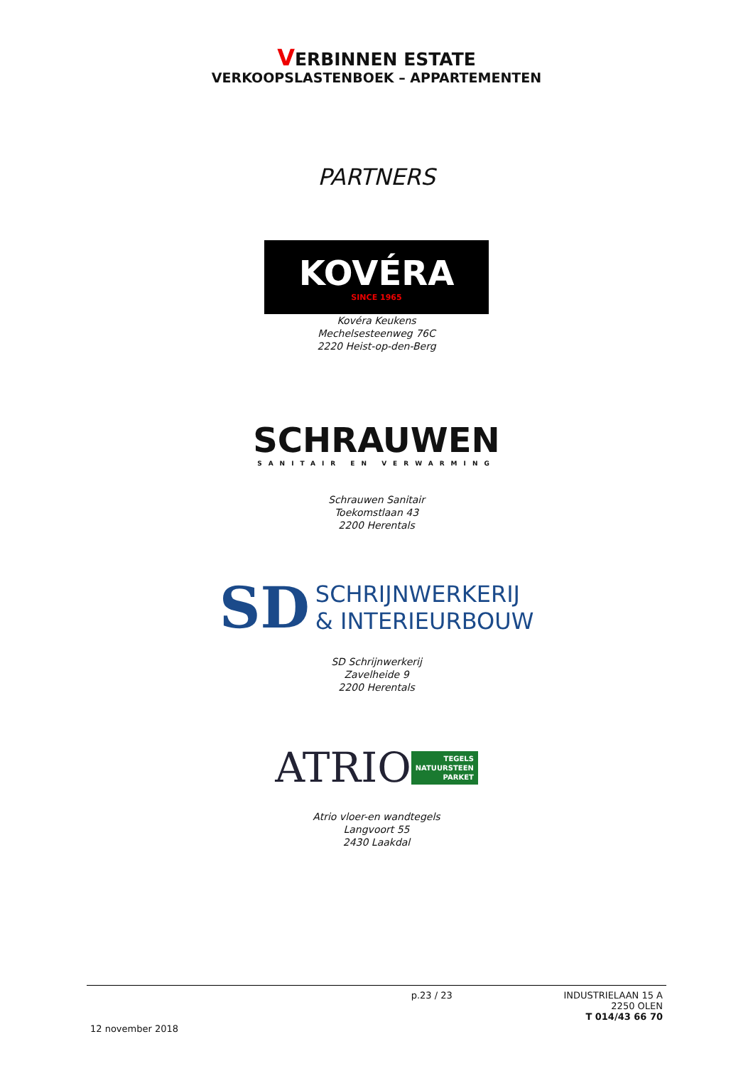VERBINNEN ESTATE
VERKOOPSLASTENBOEK – APPARTEMENTEN
PARTNERS
KOVÉRA
SINCE 1965
Kovéra Keukens
Mechelsesteenweg 76C
2220 Heist-op-den-Berg
SCHRAUWEN
SANITAIR EN VERWARMING
Schrauwen Sanitair
Toekomstlaan 43
2200 Herentals
SD SCHRIJNWERKERIJ
& INTERIEURBOUW
SD Schrijnwerkerij
Zavelheide 9
2200 Herentals
ATRIO TEGELS
NATUURSTEEN
PARKET
Atrio vloer-en wandtegels
Langvoort 55
2430 Laakdal
p.23 / 23 INDUSTRIELAAN 15 A
2250 OLEN
T 014/43 66 70
12 november 2018